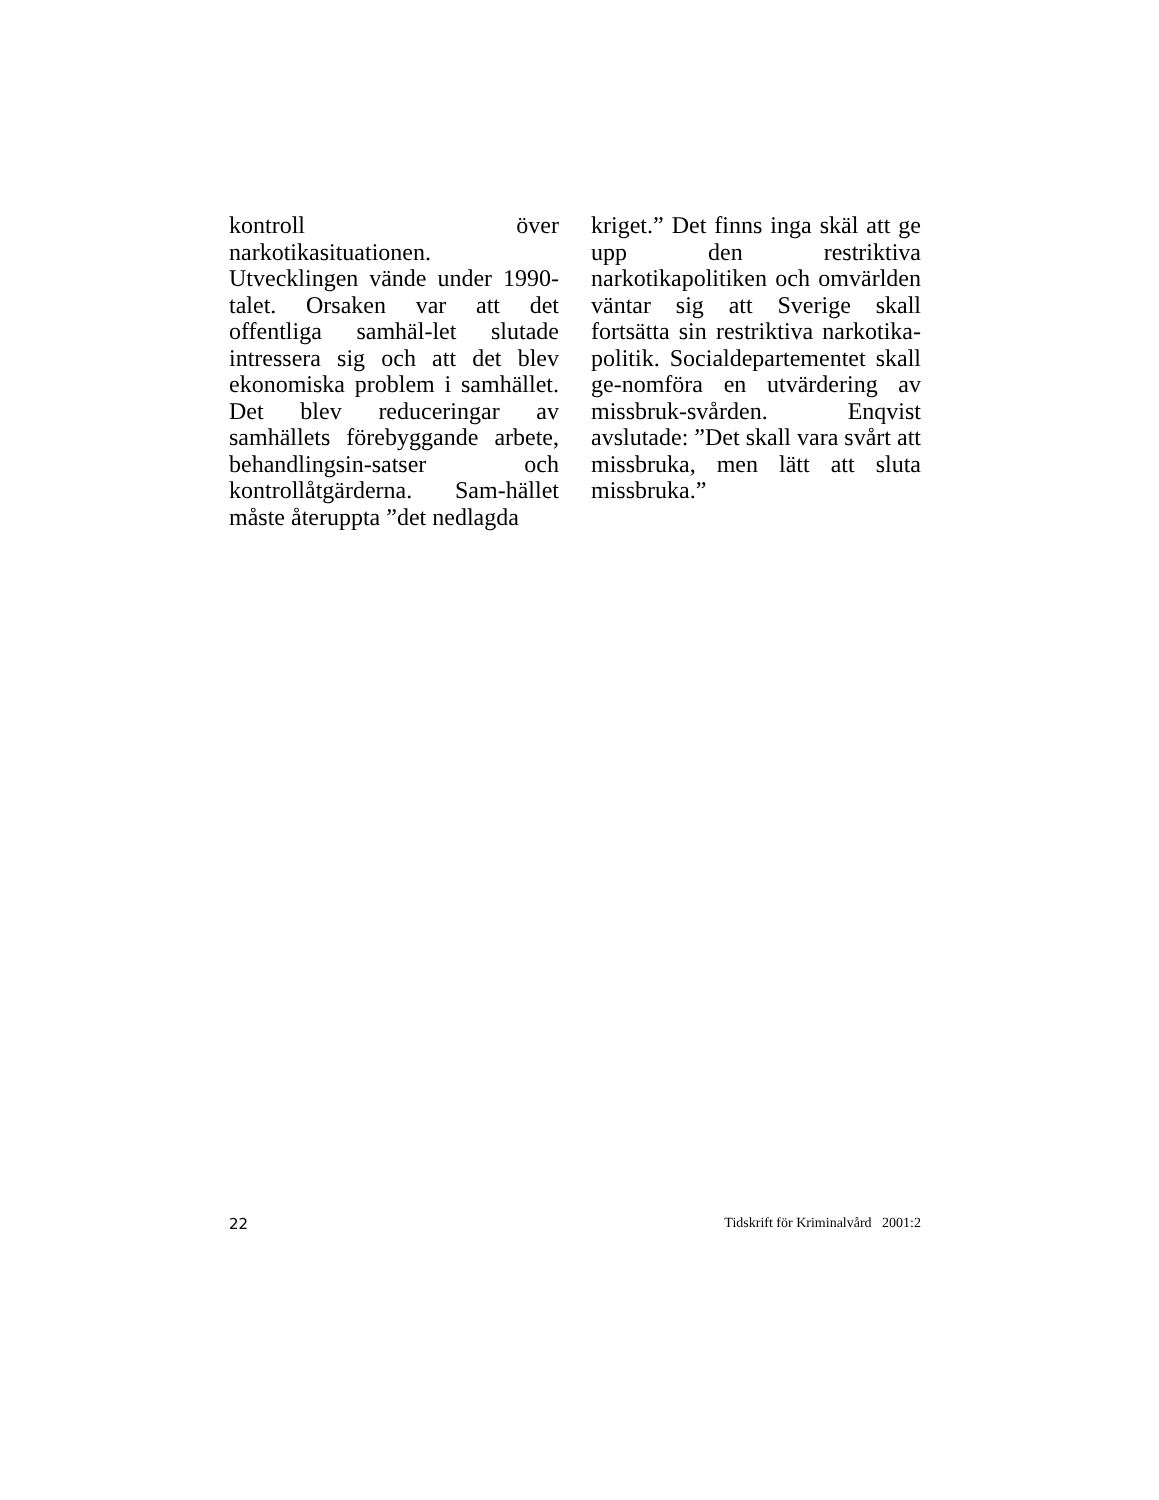kontroll över narkotikasituationen. Utvecklingen vände under 1990-talet. Orsaken var att det offentliga samhäl-let slutade intressera sig och att det blev ekonomiska problem i samhället. Det blev reduceringar av samhällets förebyggande arbete, behandlingsin-satser och kontrollåtgärderna. Sam-hället måste återuppta ”det nedlagda
kriget.” Det finns inga skäl att ge upp den restriktiva narkotikapolitiken och omvärlden väntar sig att Sverige skall fortsätta sin restriktiva narkotika-politik. Socialdepartementet skall ge-nomföra en utvärdering av missbruk-svården. Enqvist avslutade: ”Det skall vara svårt att missbruka, men lätt att sluta missbruka.”
22 Tidskrift för Kriminalvård 2001:2